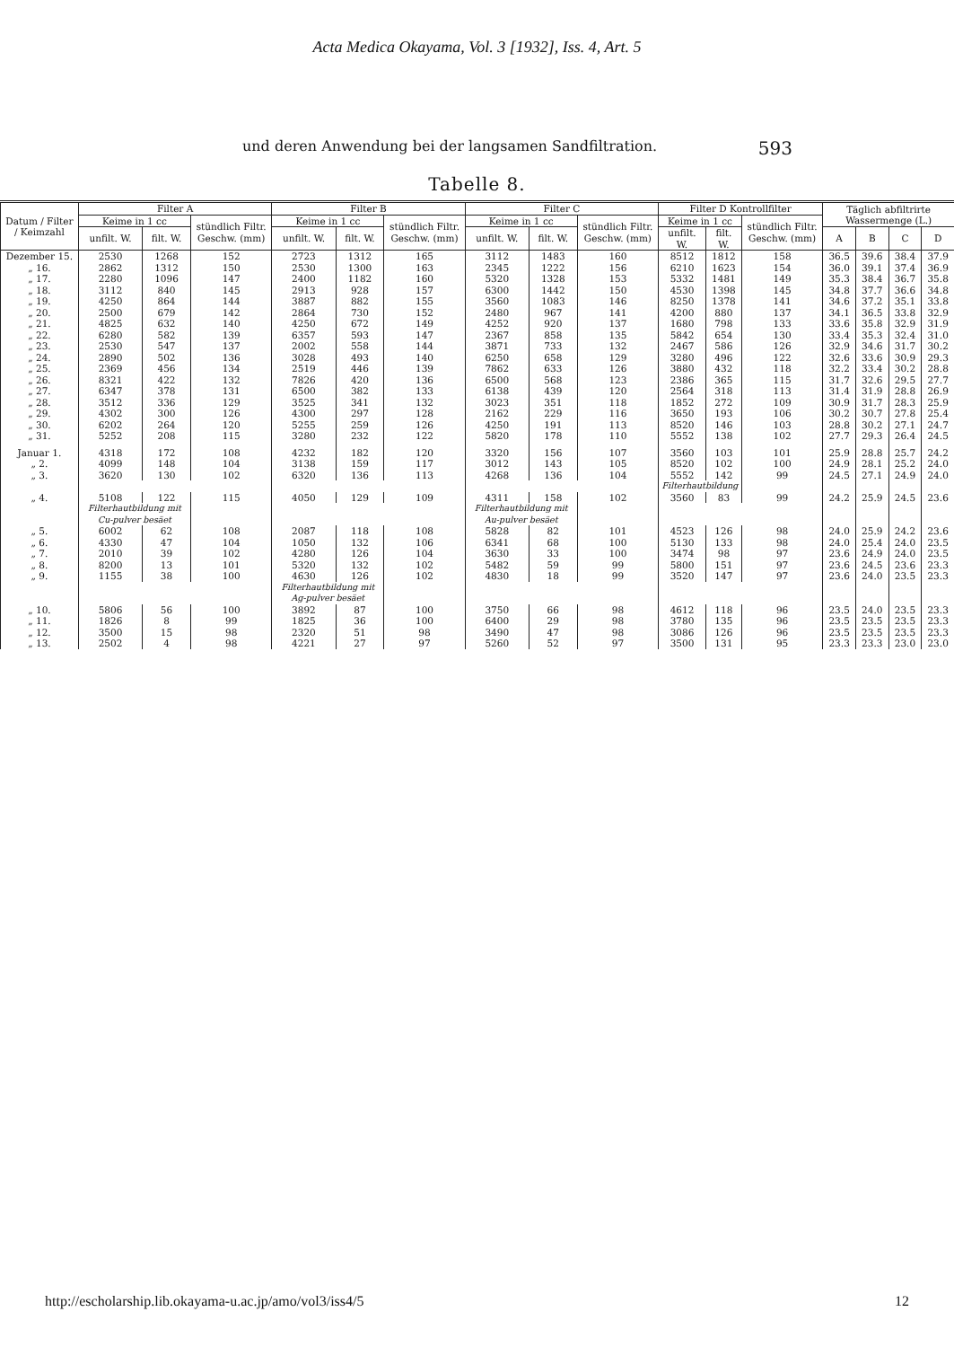Acta Medica Okayama, Vol. 3 [1932], Iss. 4, Art. 5
und deren Anwendung bei der langsamen Sandfiltration. 593
Tabelle 8.
| Datum / Filter / Keimzahl | Filter A | | | Filter B | | | Filter C | | | Filter D Kontrollfilter | | | Täglich abfiltrirte Wassermenge (L.) | | | |
| --- | --- | --- | --- | --- | --- | --- | --- | --- | --- | --- | --- | --- | --- | --- | --- | --- |
| | Keime in 1 cc | | stündlich Filtr. Geschw. (mm) | Keime in 1 cc | | stündlich Filtr. Geschw. (mm) | Keime in 1 cc | | stündlich Filtr. Geschw. (mm) | Keime in 1 cc | | stündlich Filtr. Geschw. (mm) | | | | |
| | unfilt. W. | filt. W. | | unfilt. W. | filt. W. | | unfilt. W. | filt. W. | | unfilt. W. | filt. W. | | A | B | C | D |
| Dezember 15. | 2530 | 1268 | 152 | 2723 | 1312 | 165 | 3112 | 1483 | 160 | 8512 | 1812 | 158 | 36.5 | 39.6 | 38.4 | 37.9 |
| „ 16. | 2862 | 1312 | 150 | 2530 | 1300 | 163 | 2345 | 1222 | 156 | 6210 | 1623 | 154 | 36.0 | 39.1 | 37.4 | 36.9 |
| „ 17. | 2280 | 1096 | 147 | 2400 | 1182 | 160 | 5320 | 1328 | 153 | 5332 | 1481 | 149 | 35.3 | 38.4 | 36.7 | 35.8 |
| „ 18. | 3112 | 840 | 145 | 2913 | 928 | 157 | 6300 | 1442 | 150 | 4530 | 1398 | 145 | 34.8 | 37.7 | 36.6 | 34.8 |
| „ 19. | 4250 | 864 | 144 | 3887 | 882 | 155 | 3560 | 1083 | 146 | 8250 | 1378 | 141 | 34.6 | 37.2 | 35.1 | 33.8 |
| „ 20. | 2500 | 679 | 142 | 2864 | 730 | 152 | 2480 | 967 | 141 | 4200 | 880 | 137 | 34.1 | 36.5 | 33.8 | 32.9 |
| „ 21. | 4825 | 632 | 140 | 4250 | 672 | 149 | 4252 | 920 | 137 | 1680 | 798 | 133 | 33.6 | 35.8 | 32.9 | 31.9 |
| „ 22. | 6280 | 582 | 139 | 6357 | 593 | 147 | 2367 | 858 | 135 | 5842 | 654 | 130 | 33.4 | 35.3 | 32.4 | 31.0 |
| „ 23. | 2530 | 547 | 137 | 2002 | 558 | 144 | 3871 | 733 | 132 | 2467 | 586 | 126 | 32.9 | 34.6 | 31.7 | 30.2 |
| „ 24. | 2890 | 502 | 136 | 3028 | 493 | 140 | 6250 | 658 | 129 | 3280 | 496 | 122 | 32.6 | 33.6 | 30.9 | 29.3 |
| „ 25. | 2369 | 456 | 134 | 2519 | 446 | 139 | 7862 | 633 | 126 | 3880 | 432 | 118 | 32.2 | 33.4 | 30.2 | 28.8 |
| „ 26. | 8321 | 422 | 132 | 7826 | 420 | 136 | 6500 | 568 | 123 | 2386 | 365 | 115 | 31.7 | 32.6 | 29.5 | 27.7 |
| „ 27. | 6347 | 378 | 131 | 6500 | 382 | 133 | 6138 | 439 | 120 | 2564 | 318 | 113 | 31.4 | 31.9 | 28.8 | 26.9 |
| „ 28. | 3512 | 336 | 129 | 3525 | 341 | 132 | 3023 | 351 | 118 | 1852 | 272 | 109 | 30.9 | 31.7 | 28.3 | 25.9 |
| „ 29. | 4302 | 300 | 126 | 4300 | 297 | 128 | 2162 | 229 | 116 | 3650 | 193 | 106 | 30.2 | 30.7 | 27.8 | 25.4 |
| „ 30. | 6202 | 264 | 120 | 5255 | 259 | 126 | 4250 | 191 | 113 | 8520 | 146 | 103 | 28.8 | 30.2 | 27.1 | 24.7 |
| „ 31. | 5252 | 208 | 115 | 3280 | 232 | 122 | 5820 | 178 | 110 | 5552 | 138 | 102 | 27.7 | 29.3 | 26.4 | 24.5 |
| Januar 1. | 4318 | 172 | 108 | 4232 | 182 | 120 | 3320 | 156 | 107 | 3560 | 103 | 101 | 25.9 | 28.8 | 25.7 | 24.2 |
| „ 2. | 4099 | 148 | 104 | 3138 | 159 | 117 | 3012 | 143 | 105 | 8520 | 102 | 100 | 24.9 | 28.1 | 25.2 | 24.0 |
| „ 3. | 3620 | 130 | 102 | 6320 | 136 | 113 | 4268 | 136 | 104 | 5552 | 142 | 99 | 24.5 | 27.1 | 24.9 | 24.0 |
| | | | | | | | | | | Filterhautbildung | | | | | | |
| „ 4. | 5108 | 122 | 115 | 4050 | 129 | 109 | 4311 | 158 | 102 | 3560 | 83 | 99 | 24.2 | 25.9 | 24.5 | 23.6 |
| | Filterhautbildung mit Cu-pulver besäet | | | | | | Filterhautbildung mit Au-pulver besäet | | | | | | | | | |
| „ 5. | 6002 | 62 | 108 | 2087 | 118 | 108 | 5828 | 82 | 101 | 4523 | 126 | 98 | 24.0 | 25.9 | 24.2 | 23.6 |
| „ 6. | 4330 | 47 | 104 | 1050 | 132 | 106 | 6341 | 68 | 100 | 5130 | 133 | 98 | 24.0 | 25.4 | 24.0 | 23.5 |
| „ 7. | 2010 | 39 | 102 | 4280 | 126 | 104 | 3630 | 33 | 100 | 3474 | 98 | 97 | 23.6 | 24.9 | 24.0 | 23.5 |
| „ 8. | 8200 | 13 | 101 | 5320 | 132 | 102 | 5482 | 59 | 99 | 5800 | 151 | 97 | 23.6 | 24.5 | 23.6 | 23.3 |
| „ 9. | 1155 | 38 | 100 | 4630 | 126 | 102 | 4830 | 18 | 99 | 3520 | 147 | 97 | 23.6 | 24.0 | 23.5 | 23.3 |
| | | | | Filterhautbildung mit Ag-pulver besäet | | | | | | | | | | | | |
| „ 10. | 5806 | 56 | 100 | 3892 | 87 | 100 | 3750 | 66 | 98 | 4612 | 118 | 96 | 23.5 | 24.0 | 23.5 | 23.3 |
| „ 11. | 1826 | 8 | 99 | 1825 | 36 | 100 | 6400 | 29 | 98 | 3780 | 135 | 96 | 23.5 | 23.5 | 23.5 | 23.3 |
| „ 12. | 3500 | 15 | 98 | 2320 | 51 | 98 | 3490 | 47 | 98 | 3086 | 126 | 96 | 23.5 | 23.5 | 23.5 | 23.3 |
| „ 13. | 2502 | 4 | 98 | 4221 | 27 | 97 | 5260 | 52 | 97 | 3500 | 131 | 95 | 23.3 | 23.3 | 23.0 | 23.0 |
http://escholarship.lib.okayama-u.ac.jp/amo/vol3/iss4/5 12